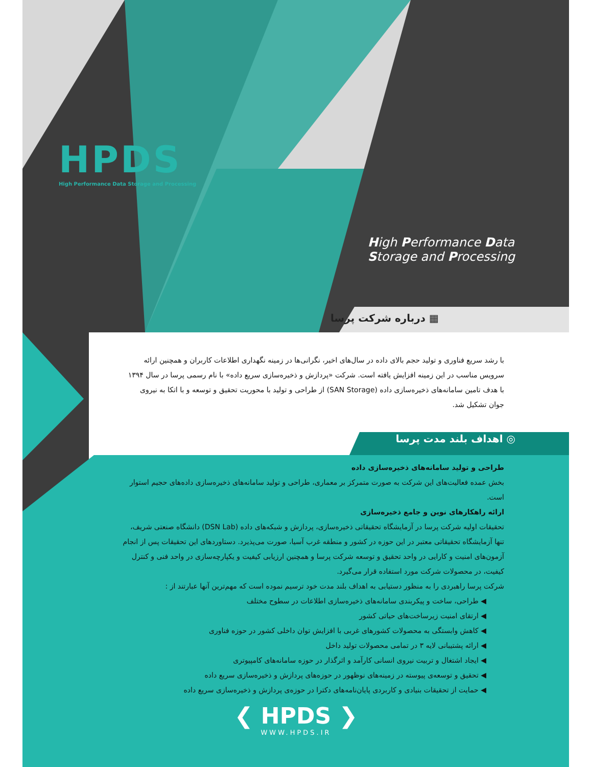HPDS
High Performance Data Storage and Processing
High Performance Data
Storage and Processing
▦ درباره شرکت پرسا
با رشد سریع فناوری و تولید حجم بالای داده در سال‌های اخیر، نگرانی‌ها در زمینه نگهداری اطلاعات کاربران و همچنین ارائه سرویس مناسب در این زمینه افزایش یافته است. شرکت «پردازش و ذخیره‌سازی سریع داده» با نام رسمی پرسا در سال ۱۳۹۴ با هدف تامین سامانه‌های ذخیره‌سازی داده (SAN Storage) از طراحی و تولید با محوریت تحقیق و توسعه و با اتکا به نیروی جوان تشکیل شد.
◎ اهداف بلند مدت پرسا
طراحی و تولید سامانه‌های ذخیره‌سازی داده
بخش عمده فعالیت‌های این شرکت به صورت متمرکز بر معماری، طراحی و تولید سامانه‌های ذخیره‌سازی داده‌های حجیم استوار است.
ارائه راهکارهای نوین و جامع ذخیره‌سازی
تحقیقات اولیه شرکت پرسا در آزمایشگاه تحقیقاتی ذخیره‌سازی، پردازش و شبکه‌های داده (DSN Lab) دانشگاه صنعتی شریف، تنها آزمایشگاه تحقیقاتی معتبر در این حوزه در کشور و منطقه غرب آسیا، صورت می‌پذیرد. دستاوردهای این تحقیقات پس از انجام آزمون‌های امنیت و کارایی در واحد تحقیق و توسعه شرکت پرسا و همچنین ارزیابی کیفیت و یکپارچه‌سازی در واحد فنی و کنترل کیفیت، در محصولات شرکت مورد استفاده قرار می‌گیرد.
شرکت پرسا راهبردی را به منظور دستیابی به اهداف بلند مدت خود ترسیم نموده است که مهم‌ترین آنها عبارتند از :
◀ طراحی، ساخت و پیکربندی سامانه‌های ذخیره‌سازی اطلاعات در سطوح مختلف
◀ ارتقای امنیت زیرساخت‌های حیاتی کشور
◀ کاهش وابستگی به محصولات کشورهای غربی با افزایش توان داخلی کشور در حوزه فناوری
◀ ارائه پشتیبانی لایه ۳ در تمامی محصولات تولید داخل
◀ ایجاد اشتغال و تربیت نیروی انسانی کارآمد و اثرگذار در حوزه سامانه‌های کامپیوتری
◀ تحقیق و توسعه‌ی پیوسته در زمینه‌های نوظهور در حوزه‌های پردازش و ذخیره‌سازی سریع داده
◀ حمایت از تحقیقات بنیادی و کاربردی پایان‌نامه‌های دکترا در حوزه‌ی پردازش و ذخیره‌سازی سریع داده
❮ HPDS ❯
WWW.HPDS.IR